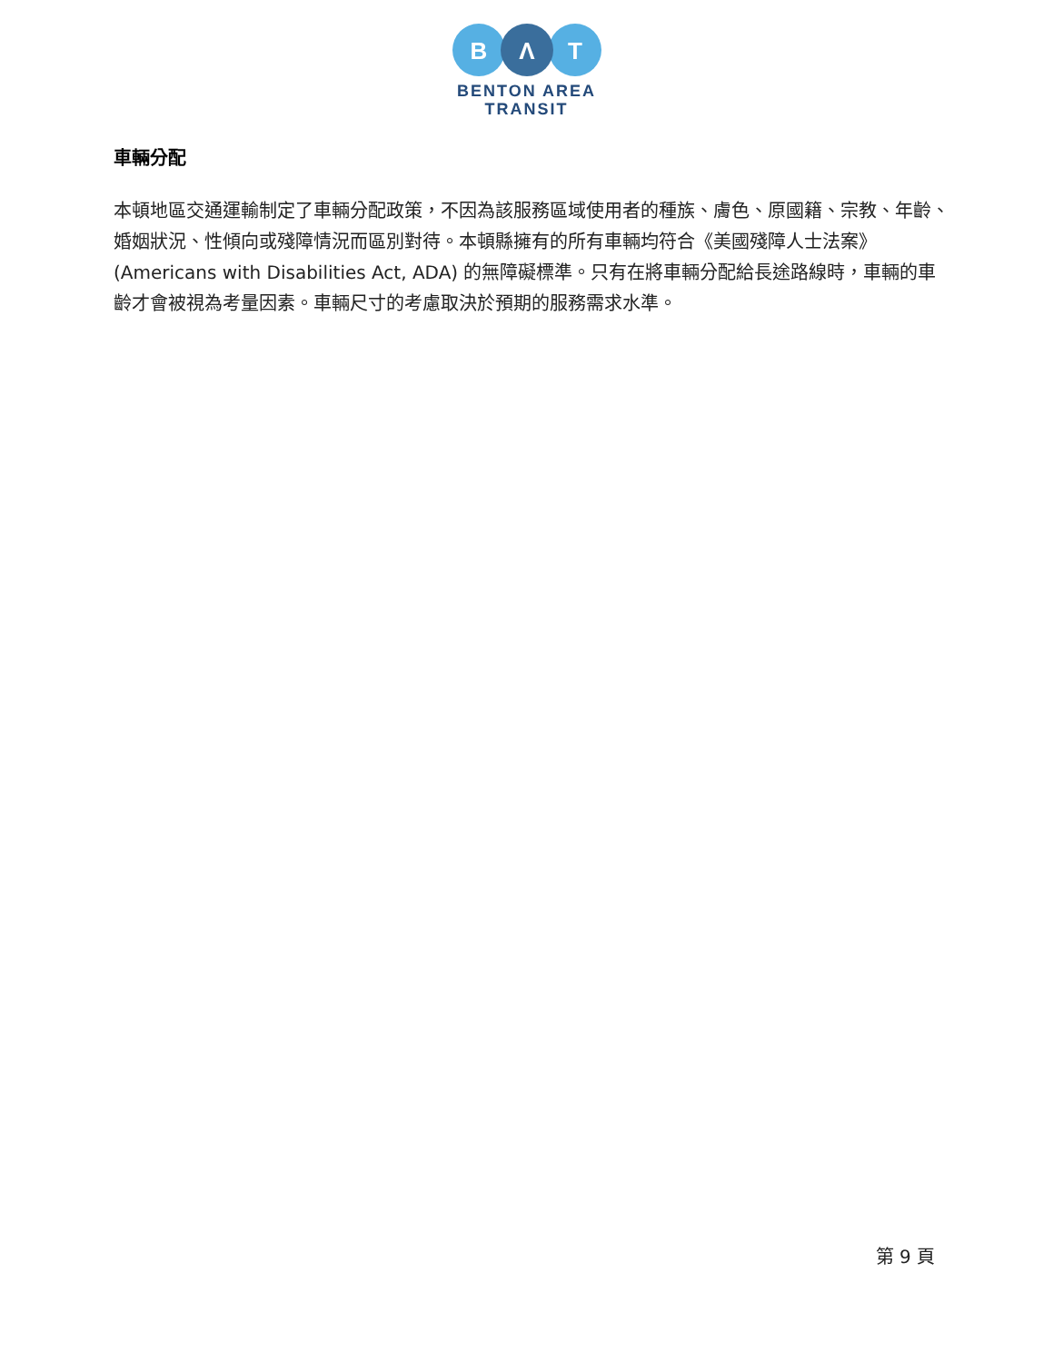B
Λ
T
BENTON AREA
TRANSIT
車輛分配
本頓地區交通運輸制定了車輛分配政策，不因為該服務區域使用者的種族、膚色、原國籍、宗教、年齡、婚姻狀況、性傾向或殘障情況而區別對待。本頓縣擁有的所有車輛均符合《美國殘障人士法案》(Americans with Disabilities Act, ADA) 的無障礙標準。只有在將車輛分配給長途路線時，車輛的車齡才會被視為考量因素。車輛尺寸的考慮取決於預期的服務需求水準。
第 9 頁